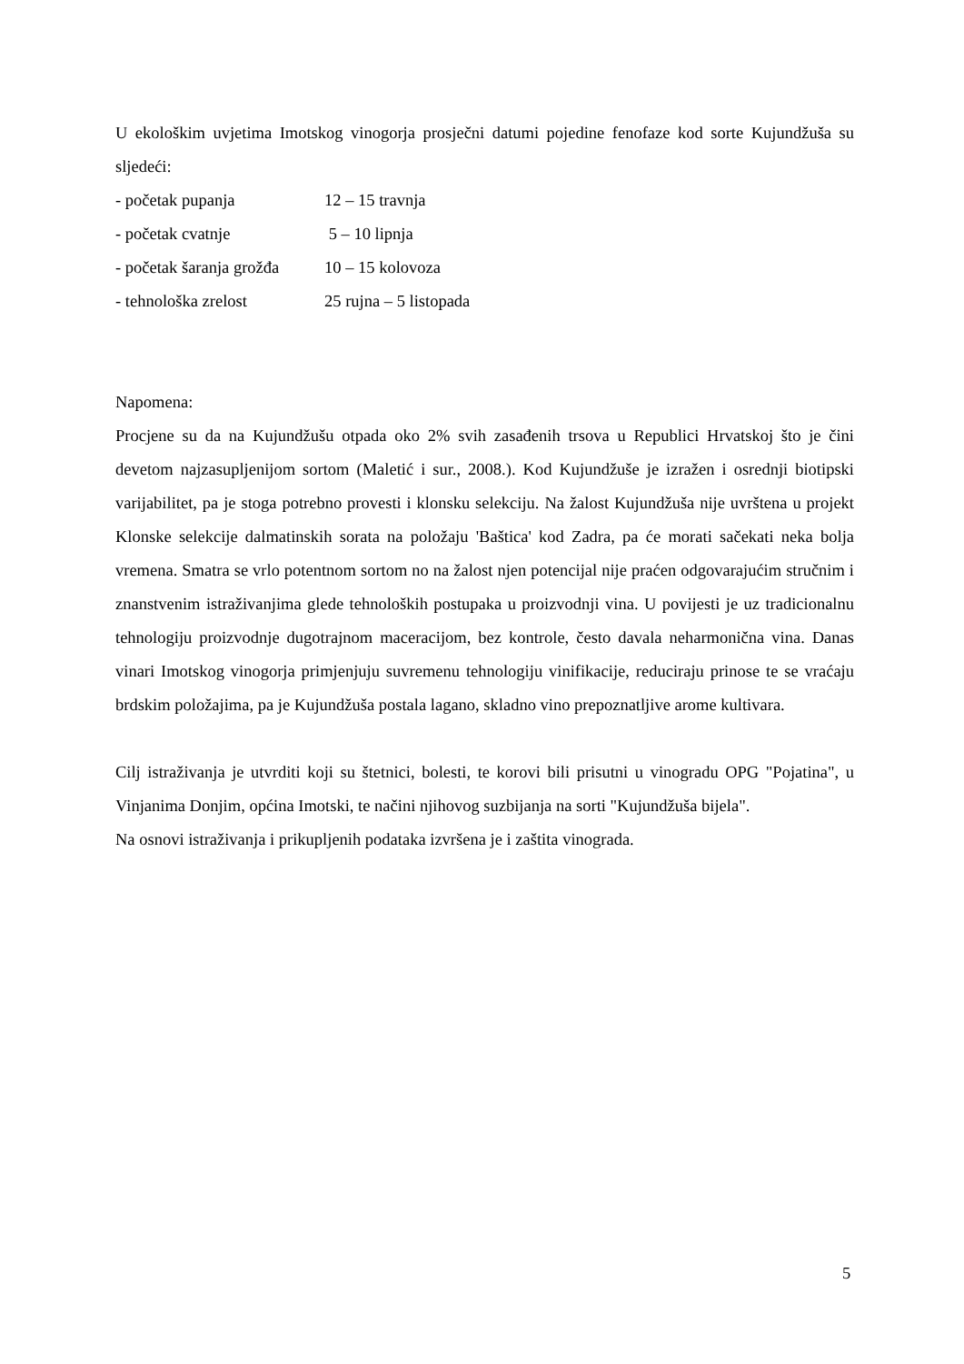U ekološkim uvjetima Imotskog vinogorja prosječni datumi pojedine fenofaze kod sorte Kujundžuša su sljedeći:
- početak pupanja 12 – 15 travnja
- početak cvatnje 5 – 10 lipnja
- početak šaranja grožđa 10 – 15 kolovoza
- tehnološka zrelost 25 rujna – 5 listopada
Napomena:
Procjene su da na Kujundžušu otpada oko 2% svih zasađenih trsova u Republici Hrvatskoj što je čini devetom najzasupljenijom sortom (Maletić i sur., 2008.). Kod Kujundžuše je izražen i osrednji biotipski varijabilitet, pa je stoga potrebno provesti i klonsku selekciju. Na žalost Kujundžuša nije uvrštena u projekt Klonske selekcije dalmatinskih sorata na položaju 'Baštica' kod Zadra, pa će morati sačekati neka bolja vremena. Smatra se vrlo potentnom sortom no na žalost njen potencijal nije praćen odgovarajućim stručnim i znanstvenim istraživanjima glede tehnoloških postupaka u proizvodnji vina. U povijesti je uz tradicionalnu tehnologiju proizvodnje dugotrajnom maceracijom, bez kontrole, često davala neharmonična vina. Danas vinari Imotskog vinogorja primjenjuju suvremenu tehnologiju vinifikacije, reduciraju prinose te se vraćaju brdskim položajima, pa je Kujundžuša postala lagano, skladno vino prepoznatljive arome kultivara.
Cilj istraživanja je utvrditi koji su štetnici, bolesti, te korovi bili prisutni u vinogradu OPG "Pojatina", u Vinjanima Donjim, općina Imotski, te načini njihovog suzbijanja na sorti "Kujundžuša bijela".
Na osnovi istraživanja i prikupljenih podataka izvršena je i zaštita vinograda.
5